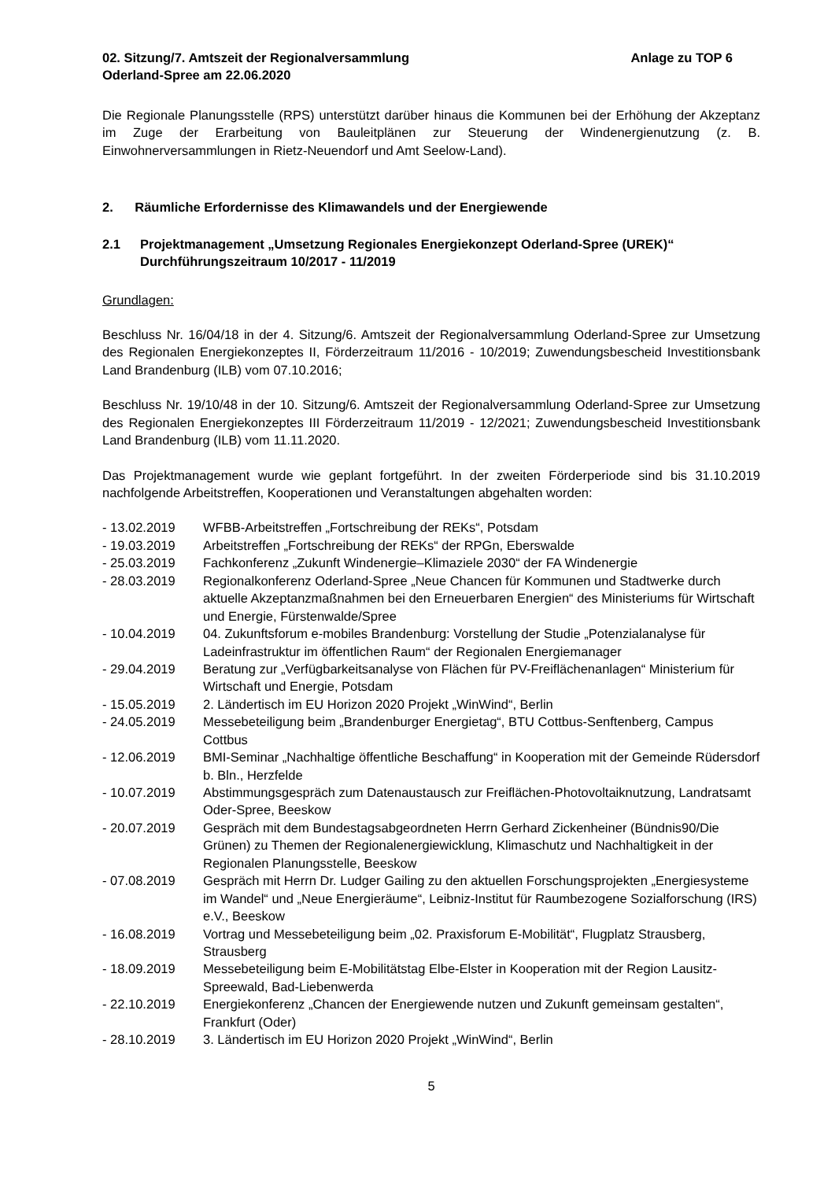02. Sitzung/7. Amtszeit der Regionalversammlung
Oderland-Spree am 22.06.2020
Anlage zu TOP 6
Die Regionale Planungsstelle (RPS) unterstützt darüber hinaus die Kommunen bei der Erhöhung der Akzeptanz im Zuge der Erarbeitung von Bauleitplänen zur Steuerung der Windenergienutzung (z. B. Einwohnerversammlungen in Rietz-Neuendorf und Amt Seelow-Land).
2. Räumliche Erfordernisse des Klimawandels und der Energiewende
2.1 Projektmanagement „Umsetzung Regionales Energiekonzept Oderland-Spree (UREK)“ Durchführungszeitraum 10/2017 - 11/2019
Grundlagen:
Beschluss Nr. 16/04/18 in der 4. Sitzung/6. Amtszeit der Regionalversammlung Oderland-Spree zur Umsetzung des Regionalen Energiekonzeptes II, Förderzeitraum 11/2016 - 10/2019; Zuwendungsbescheid Investitionsbank Land Brandenburg (ILB) vom 07.10.2016;
Beschluss Nr. 19/10/48 in der 10. Sitzung/6. Amtszeit der Regionalversammlung Oderland-Spree zur Umsetzung des Regionalen Energiekonzeptes III Förderzeitraum 11/2019 - 12/2021; Zuwendungsbescheid Investitionsbank Land Brandenburg (ILB) vom 11.11.2020.
Das Projektmanagement wurde wie geplant fortgeführt. In der zweiten Förderperiode sind bis 31.10.2019 nachfolgende Arbeitstreffen, Kooperationen und Veranstaltungen abgehalten worden:
- 13.02.2019 WFBB-Arbeitstreffen „Fortschreibung der REKs“, Potsdam
- 19.03.2019 Arbeitstreffen „Fortschreibung der REKs“ der RPGn, Eberswalde
- 25.03.2019 Fachkonferenz „Zukunft Windenergie–Klimaziele 2030“ der FA Windenergie
- 28.03.2019 Regionalkonferenz Oderland-Spree „Neue Chancen für Kommunen und Stadtwerke durch aktuelle Akzeptanzmaßnahmen bei den Erneuerbaren Energien“ des Ministeriums für Wirtschaft und Energie, Fürstenwalde/Spree
- 10.04.2019 04. Zukunftsforum e-mobiles Brandenburg: Vorstellung der Studie „Potenzialanalyse für Ladeinfrastruktur im öffentlichen Raum“ der Regionalen Energiemanager
- 29.04.2019 Beratung zur „Verfügbarkeitsanalyse von Flächen für PV-Freiflächenanlagen“ Ministerium für Wirtschaft und Energie, Potsdam
- 15.05.2019 2. Ländertisch im EU Horizon 2020 Projekt „WinWind“, Berlin
- 24.05.2019 Messebeteiligung beim „Brandenburger Energietag“, BTU Cottbus-Senftenberg, Campus Cottbus
- 12.06.2019 BMI-Seminar „Nachhaltige öffentliche Beschaffung“ in Kooperation mit der Gemeinde Rüdersdorf b. Bln., Herzfelde
- 10.07.2019 Abstimmungsgespräch zum Datenaustausch zur Freiflächen-Photovoltaiknutzung, Landratsamt Oder-Spree, Beeskow
- 20.07.2019 Gespräch mit dem Bundestagsabgeordneten Herrn Gerhard Zickenheiner (Bündnis90/Die Grünen) zu Themen der Regionalenergiewicklung, Klimaschutz und Nachhaltigkeit in der Regionalen Planungsstelle, Beeskow
- 07.08.2019 Gespräch mit Herrn Dr. Ludger Gailing zu den aktuellen Forschungsprojekten „Energiesysteme im Wandel“ und „Neue Energieräume“, Leibniz-Institut für Raumbezogene Sozialforschung (IRS) e.V., Beeskow
- 16.08.2019 Vortrag und Messebeteiligung beim „02. Praxisforum E-Mobilität“, Flugplatz Strausberg, Strausberg
- 18.09.2019 Messebeteiligung beim E-Mobilitätstag Elbe-Elster in Kooperation mit der Region Lausitz-Spreewald, Bad-Liebenwerda
- 22.10.2019 Energiekonferenz „Chancen der Energiewende nutzen und Zukunft gemeinsam gestalten“, Frankfurt (Oder)
- 28.10.2019 3. Ländertisch im EU Horizon 2020 Projekt „WinWind“, Berlin
5